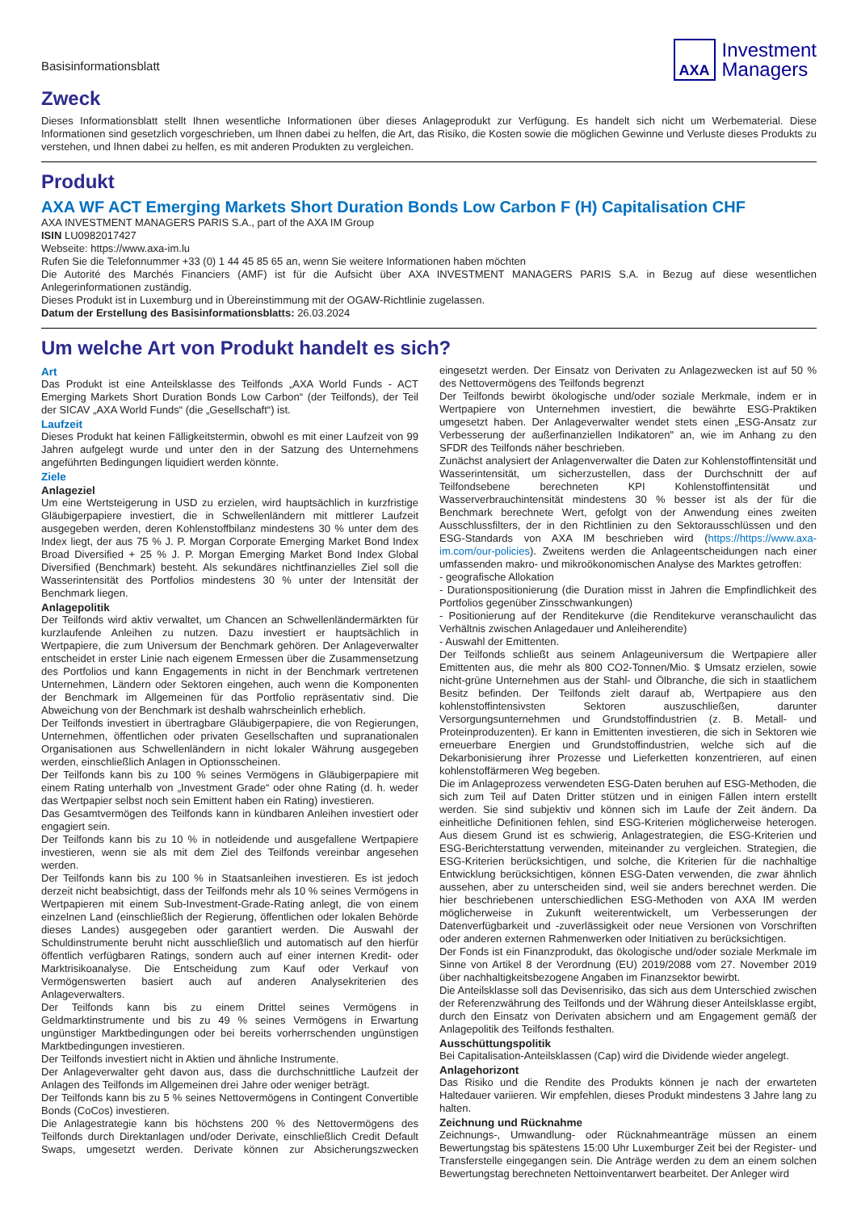Basisinformationsblatt
AXA
Investment
Managers
Zweck
Dieses Informationsblatt stellt Ihnen wesentliche Informationen über dieses Anlageprodukt zur Verfügung. Es handelt sich nicht um Werbematerial. Diese Informationen sind gesetzlich vorgeschrieben, um Ihnen dabei zu helfen, die Art, das Risiko, die Kosten sowie die möglichen Gewinne und Verluste dieses Produkts zu verstehen, und Ihnen dabei zu helfen, es mit anderen Produkten zu vergleichen.
Produkt
AXA WF ACT Emerging Markets Short Duration Bonds Low Carbon F (H) Capitalisation CHF
AXA INVESTMENT MANAGERS PARIS S.A., part of the AXA IM Group
ISIN LU0982017427
Webseite: https://www.axa-im.lu
Rufen Sie die Telefonnummer +33 (0) 1 44 45 85 65 an, wenn Sie weitere Informationen haben möchten
Die Autorité des Marchés Financiers (AMF) ist für die Aufsicht über AXA INVESTMENT MANAGERS PARIS S.A. in Bezug auf diese wesentlichen Anlegerinformationen zuständig.
Dieses Produkt ist in Luxemburg und in Übereinstimmung mit der OGAW-Richtlinie zugelassen.
Datum der Erstellung des Basisinformationsblatts: 26.03.2024
Um welche Art von Produkt handelt es sich?
Art
Das Produkt ist eine Anteilsklasse des Teilfonds „AXA World Funds - ACT Emerging Markets Short Duration Bonds Low Carbon“ (der Teilfonds), der Teil der SICAV „AXA World Funds“ (die „Gesellschaft“) ist.
Laufzeit
Dieses Produkt hat keinen Fälligkeitstermin, obwohl es mit einer Laufzeit von 99 Jahren aufgelegt wurde und unter den in der Satzung des Unternehmens angeführten Bedingungen liquidiert werden könnte.
Ziele
Anlageziel
Um eine Wertsteigerung in USD zu erzielen, wird hauptsächlich in kurzfristige Gläubigerpapiere investiert, die in Schwellenländern mit mittlerer Laufzeit ausgegeben werden, deren Kohlenstoffbilanz mindestens 30 % unter dem des Index liegt, der aus 75 % J. P. Morgan Corporate Emerging Market Bond Index Broad Diversified + 25 % J. P. Morgan Emerging Market Bond Index Global Diversified (Benchmark) besteht. Als sekundäres nichtfinanzielles Ziel soll die Wasserintensität des Portfolios mindestens 30 % unter der Intensität der Benchmark liegen.
Anlagepolitik
Der Teilfonds wird aktiv verwaltet, um Chancen an Schwellenländermärkten für kurzlaufende Anleihen zu nutzen. Dazu investiert er hauptsächlich in Wertpapiere, die zum Universum der Benchmark gehören. Der Anlageverwalter entscheidet in erster Linie nach eigenem Ermessen über die Zusammensetzung des Portfolios und kann Engagements in nicht in der Benchmark vertretenen Unternehmen, Ländern oder Sektoren eingehen, auch wenn die Komponenten der Benchmark im Allgemeinen für das Portfolio repräsentativ sind. Die Abweichung von der Benchmark ist deshalb wahrscheinlich erheblich.
Der Teilfonds investiert in übertragbare Gläubigerpapiere, die von Regierungen, Unternehmen, öffentlichen oder privaten Gesellschaften und supranationalen Organisationen aus Schwellenländern in nicht lokaler Währung ausgegeben werden, einschließlich Anlagen in Optionsscheinen.
Der Teilfonds kann bis zu 100 % seines Vermögens in Gläubigerpapiere mit einem Rating unterhalb von „Investment Grade“ oder ohne Rating (d. h. weder das Wertpapier selbst noch sein Emittent haben ein Rating) investieren.
Das Gesamtvermögen des Teilfonds kann in kündbaren Anleihen investiert oder engagiert sein.
Der Teilfonds kann bis zu 10 % in notleidende und ausgefallene Wertpapiere investieren, wenn sie als mit dem Ziel des Teilfonds vereinbar angesehen werden.
Der Teilfonds kann bis zu 100 % in Staatsanleihen investieren. Es ist jedoch derzeit nicht beabsichtigt, dass der Teilfonds mehr als 10 % seines Vermögens in Wertpapieren mit einem Sub-Investment-Grade-Rating anlegt, die von einem einzelnen Land (einschließlich der Regierung, öffentlichen oder lokalen Behörde dieses Landes) ausgegeben oder garantiert werden. Die Auswahl der Schuldinstrumente beruht nicht ausschließlich und automatisch auf den hierfür öffentlich verfügbaren Ratings, sondern auch auf einer internen Kredit- oder Marktrisikoanalyse. Die Entscheidung zum Kauf oder Verkauf von Vermögenswerten basiert auch auf anderen Analysekriterien des Anlageverwalters.
Der Teilfonds kann bis zu einem Drittel seines Vermögens in Geldmarktinstrumente und bis zu 49 % seines Vermögens in Erwartung ungünstiger Marktbedingungen oder bei bereits vorherrschenden ungünstigen Marktbedingungen investieren.
Der Teilfonds investiert nicht in Aktien und ähnliche Instrumente.
Der Anlageverwalter geht davon aus, dass die durchschnittliche Laufzeit der Anlagen des Teilfonds im Allgemeinen drei Jahre oder weniger beträgt.
Der Teilfonds kann bis zu 5 % seines Nettovermögens in Contingent Convertible Bonds (CoCos) investieren.
Die Anlagestrategie kann bis höchstens 200 % des Nettovermögens des Teilfonds durch Direktanlagen und/oder Derivate, einschließlich Credit Default Swaps, umgesetzt werden. Derivate können zur Absicherungszwecken eingesetzt werden. Der Einsatz von Derivaten zu Anlagezwecken ist auf 50 % des Nettovermögens des Teilfonds begrenzt
Der Teilfonds bewirbt ökologische und/oder soziale Merkmale, indem er in Wertpapiere von Unternehmen investiert, die bewährte ESG-Praktiken umgesetzt haben. Der Anlageverwalter wendet stets einen „ESG-Ansatz zur Verbesserung der außerfinanziellen Indikatoren" an, wie im Anhang zu den SFDR des Teilfonds näher beschrieben.
Zunächst analysiert der Anlagenverwalter die Daten zur Kohlenstoffintensität und Wasserintensität, um sicherzustellen, dass der Durchschnitt der auf Teilfondsebene berechneten KPI Kohlenstoffintensität und Wasserverbrauchintensität mindestens 30 % besser ist als der für die Benchmark berechnete Wert, gefolgt von der Anwendung eines zweiten Ausschlussfilters, der in den Richtlinien zu den Sektorausschlüssen und den ESG-Standards von AXA IM beschrieben wird (https://https://www.axa-im.com/our-policies). Zweitens werden die Anlageentscheidungen nach einer umfassenden makro- und mikroökonomischen Analyse des Marktes getroffen:
- geografische Allokation
- Durationspositionierung (die Duration misst in Jahren die Empfindlichkeit des Portfolios gegenüber Zinsschwankungen)
- Positionierung auf der Renditekurve (die Renditekurve veranschaulicht das Verhältnis zwischen Anlagedauer und Anleiherendite)
- Auswahl der Emittenten.
Der Teilfonds schließt aus seinem Anlageuniversum die Wertpapiere aller Emittenten aus, die mehr als 800 CO2-Tonnen/Mio. $ Umsatz erzielen, sowie nicht-grüne Unternehmen aus der Stahl- und Ölbranche, die sich in staatlichem Besitz befinden. Der Teilfonds zielt darauf ab, Wertpapiere aus den kohlenstoffintensivsten Sektoren auszuschließen, darunter Versorgungsunternehmen und Grundstoffindustrien (z. B. Metall- und Proteinproduzenten). Er kann in Emittenten investieren, die sich in Sektoren wie erneuerbare Energien und Grundstoffindustrien, welche sich auf die Dekarbonisierung ihrer Prozesse und Lieferketten konzentrieren, auf einen kohlenstoffärmeren Weg begeben.
Die im Anlageprozess verwendeten ESG-Daten beruhen auf ESG-Methoden, die sich zum Teil auf Daten Dritter stützen und in einigen Fällen intern erstellt werden. Sie sind subjektiv und können sich im Laufe der Zeit ändern. Da einheitliche Definitionen fehlen, sind ESG-Kriterien möglicherweise heterogen. Aus diesem Grund ist es schwierig, Anlagestrategien, die ESG-Kriterien und ESG-Berichterstattung verwenden, miteinander zu vergleichen. Strategien, die ESG-Kriterien berücksichtigen, und solche, die Kriterien für die nachhaltige Entwicklung berücksichtigen, können ESG-Daten verwenden, die zwar ähnlich aussehen, aber zu unterscheiden sind, weil sie anders berechnet werden. Die hier beschriebenen unterschiedlichen ESG-Methoden von AXA IM werden möglicherweise in Zukunft weiterentwickelt, um Verbesserungen der Datenverfügbarkeit und -zuverlässigkeit oder neue Versionen von Vorschriften oder anderen externen Rahmenwerken oder Initiativen zu berücksichtigen.
Der Fonds ist ein Finanzprodukt, das ökologische und/oder soziale Merkmale im Sinne von Artikel 8 der Verordnung (EU) 2019/2088 vom 27. November 2019 über nachhaltigkeitsbezogene Angaben im Finanzsektor bewirbt.
Die Anteilsklasse soll das Devisenrisiko, das sich aus dem Unterschied zwischen der Referenzwährung des Teilfonds und der Währung dieser Anteilsklasse ergibt, durch den Einsatz von Derivaten absichern und am Engagement gemäß der Anlagepolitik des Teilfonds festhalten.
Ausschüttungspolitik
Bei Capitalisation-Anteilsklassen (Cap) wird die Dividende wieder angelegt.
Anlagehorizont
Das Risiko und die Rendite des Produkts können je nach der erwarteten Haltedauer variieren. Wir empfehlen, dieses Produkt mindestens 3 Jahre lang zu halten.
Zeichnung und Rücknahme
Zeichnungs-, Umwandlung- oder Rücknahmeanträge müssen an einem Bewertungstag bis spätestens 15:00 Uhr Luxemburger Zeit bei der Register- und Transferstelle eingegangen sein. Die Anträge werden zu dem an einem solchen Bewertungstag berechneten Nettoinventarwert bearbeitet. Der Anleger wird